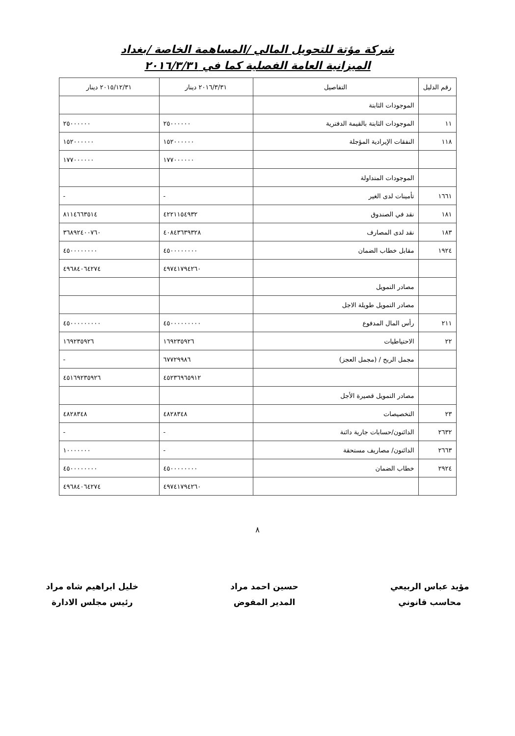شركة مؤتة للتحويل المالي /المساهمة الخاصة /بغداد
الميزانية العامة الفصلية كما في ٢٠١٦/٣/٣١
| رقم الدليل | التفاصيل | ٢٠١٦/٣/٣١ دينار | ٢٠١٥/١٢/٣١ دينار |
| --- | --- | --- | --- |
| | الموجودات الثابتة | | |
| ١١ | الموجودات الثابتة بالقيمة الدفترية | ٢٥٠٠٠٠٠٠ | ٢٥٠٠٠٠٠٠ |
| ١١٨ | النفقات الإيرادية المؤجلة | ١٥٢٠٠٠٠٠٠ | ١٥٢٠٠٠٠٠٠ |
| | | ١٧٧٠٠٠٠٠٠ | ١٧٧٠٠٠٠٠٠ |
| | الموجودات المتداولة | | |
| ١٦٦١ | تأمينات لدى الغير | - | - |
| ١٨١ | نقد في الصندوق | ٤٢٢١١٥٤٩٣٢ | ٨١١٤٦٦٣٥١٤ |
| ١٨٣ | نقد لدى المصارف | ٤٠٨٤٣٦٣٩٣٢٨ | ٣٦٨٩٢٤٠٠٧٦٠ |
| ١٩٢٤ | مقابل خطاب الضمان | ٤٥٠٠٠٠٠٠٠٠ | ٤٥٠٠٠٠٠٠٠٠ |
| | | ٤٩٧٤١٧٩٤٢٦٠ | ٤٩٦٨٤٠٦٤٢٧٤ |
| | مصادر التمويل | | |
| | مصادر التمويل طويلة الاجل | | |
| ٢١١ | رأس المال المدفوع | ٤٥٠٠٠٠٠٠٠٠٠ | ٤٥٠٠٠٠٠٠٠٠٠ |
| ٢٢ | الاحتياطيات | ١٦٩٢٣٥٩٢٦ | ١٦٩٢٣٥٩٢٦ |
| | مجمل الربح / (مجمل العجز) | ٦٧٧٢٩٩٨٦ | - |
| | | ٤٥٢٣٦٩٦٥٩١٢ | ٤٥١٦٩٢٣٥٩٢٦ |
| | مصادر التمويل قصيرة الأجل | | |
| ٢٣ | التخصيصات | ٤٨٢٨٣٤٨ | ٤٨٢٨٣٤٨ |
| ٢٦٣٢ | الدائنون/حسابات جارية دائنة | - | - |
| ٢٦٦٣ | الدائنون/ مصاريف مستحقة | - | ١٠٠٠٠٠٠٠ |
| ٢٩٢٤ | خطاب الضمان | ٤٥٠٠٠٠٠٠٠٠ | ٤٥٠٠٠٠٠٠٠٠ |
| | | ٤٩٧٤١٧٩٤٢٦٠ | ٤٩٦٨٤٠٦٤٢٧٤ |
٨
مؤيد عباس الربيعي
محاسب قانوني
حسين احمد مراد
المدير المفوض
خليل ابراهيم شاه مراد
رئيس مجلس الادارة